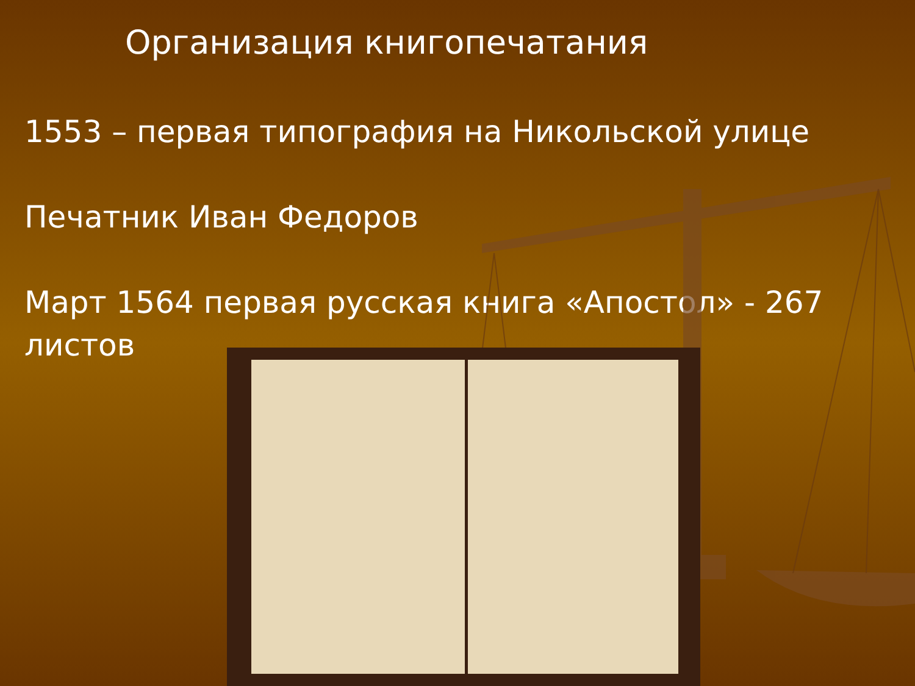Организация книгопечатания
1553 – первая типография на Никольской улице
Печатник Иван Федоров
Март 1564 первая русская книга «Апостол» - 267 листов